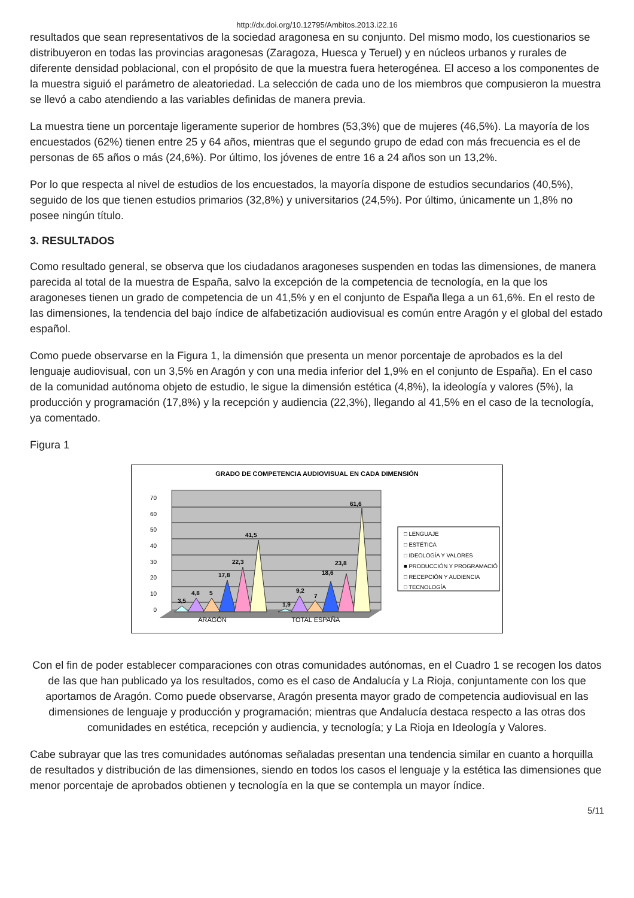http://dx.doi.org/10.12795/Ambitos.2013.i22.16
resultados que sean representativos de la sociedad aragonesa en su conjunto. Del mismo modo, los cuestionarios se distribuyeron en todas las provincias aragonesas (Zaragoza, Huesca y Teruel) y en núcleos urbanos y rurales de diferente densidad poblacional, con el propósito de que la muestra fuera heterogénea. El acceso a los componentes de la muestra siguió el parámetro de aleatoriedad. La selección de cada uno de los miembros que compusieron la muestra se llevó a cabo atendiendo a las variables definidas de manera previa.
La muestra tiene un porcentaje ligeramente superior de hombres (53,3%) que de mujeres (46,5%). La mayoría de los encuestados (62%) tienen entre 25 y 64 años, mientras que el segundo grupo de edad con más frecuencia es el de personas de 65 años o más (24,6%). Por último, los jóvenes de entre 16 a 24 años son un 13,2%.
Por lo que respecta al nivel de estudios de los encuestados, la mayoría dispone de estudios secundarios (40,5%), seguido de los que tienen estudios primarios (32,8%) y universitarios (24,5%). Por último, únicamente un 1,8% no posee ningún título.
3. RESULTADOS
Como resultado general, se observa que los ciudadanos aragoneses suspenden en todas las dimensiones, de manera parecida al total de la muestra de España, salvo la excepción de la competencia de tecnología, en la que los aragoneses tienen un grado de competencia de un 41,5% y en el conjunto de España llega a un 61,6%. En el resto de las dimensiones, la tendencia del bajo índice de alfabetización audiovisual es común entre Aragón y el global del estado español.
Como puede observarse en la Figura 1, la dimensión que presenta un menor porcentaje de aprobados es la del lenguaje audiovisual, con un 3,5% en Aragón y con una media inferior del 1,9% en el conjunto de España). En el caso de la comunidad autónoma objeto de estudio, le sigue la dimensión estética (4,8%), la ideología y valores (5%), la producción y programación (17,8%) y la recepción y audiencia (22,3%), llegando al 41,5% en el caso de la tecnología, ya comentado.
Figura 1
GRADO DE COMPETENCIA AUDIOVISUAL EN CADA DIMENSIÓN
70
60
50
40
30
20
10
0
3,5
4,8
5
17,8
22,3
41,5
1,9
9,2
7
18,6
23,8
61,6
ARAGÓN
TOTAL ESPAÑA
□ LENGUAJE
□ ESTÉTICA
□ IDEOLOGÍA Y VALORES
■ PRODUCCIÓN Y PROGRAMACIÓ
□ RECEPCIÓN Y AUDIENCIA
□ TECNOLOGÍA
Con el fin de poder establecer comparaciones con otras comunidades autónomas, en el Cuadro 1 se recogen los datos de las que han publicado ya los resultados, como es el caso de Andalucía y La Rioja, conjuntamente con los que aportamos de Aragón. Como puede observarse, Aragón presenta mayor grado de competencia audiovisual en las dimensiones de lenguaje y producción y programación; mientras que Andalucía destaca respecto a las otras dos comunidades en estética, recepción y audiencia, y tecnología; y La Rioja en Ideología y Valores.
Cabe subrayar que las tres comunidades autónomas señaladas presentan una tendencia similar en cuanto a horquilla de resultados y distribución de las dimensiones, siendo en todos los casos el lenguaje y la estética las dimensiones que menor porcentaje de aprobados obtienen y tecnología en la que se contempla un mayor índice.
5/11